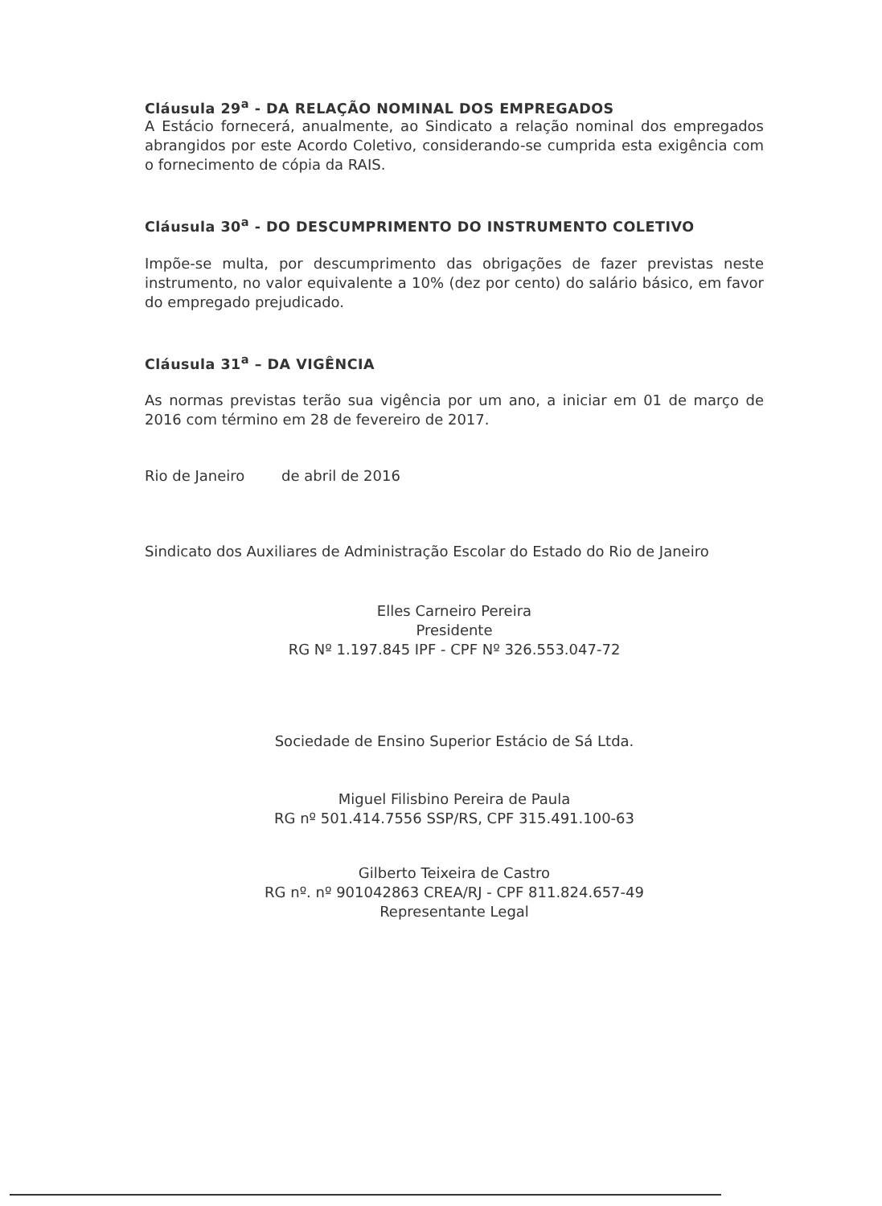Cláusula 29<sup>a</sup> - DA RELAÇÃO NOMINAL DOS EMPREGADOS
A Estácio fornecerá, anualmente, ao Sindicato a relação nominal dos empregados abrangidos por este Acordo Coletivo, considerando-se cumprida esta exigência com o fornecimento de cópia da RAIS.
Cláusula 30<sup>a</sup> - DO DESCUMPRIMENTO DO INSTRUMENTO COLETIVO
Impõe-se multa, por descumprimento das obrigações de fazer previstas neste instrumento, no valor equivalente a 10% (dez por cento) do salário básico, em favor do empregado prejudicado.
Cláusula 31<sup>a</sup> – DA VIGÊNCIA
As normas previstas terão sua vigência por um ano, a iniciar em 01 de março de 2016 com término em 28 de fevereiro de 2017.
Rio de Janeiro de abril de 2016
Sindicato dos Auxiliares de Administração Escolar do Estado do Rio de Janeiro
Elles Carneiro Pereira
Presidente
RG Nº 1.197.845 IPF - CPF Nº 326.553.047-72
Sociedade de Ensino Superior Estácio de Sá Ltda.
Miguel Filisbino Pereira de Paula
RG nº 501.414.7556 SSP/RS, CPF 315.491.100-63
Gilberto Teixeira de Castro
RG nº. nº 901042863 CREA/RJ - CPF 811.824.657-49
Representante Legal